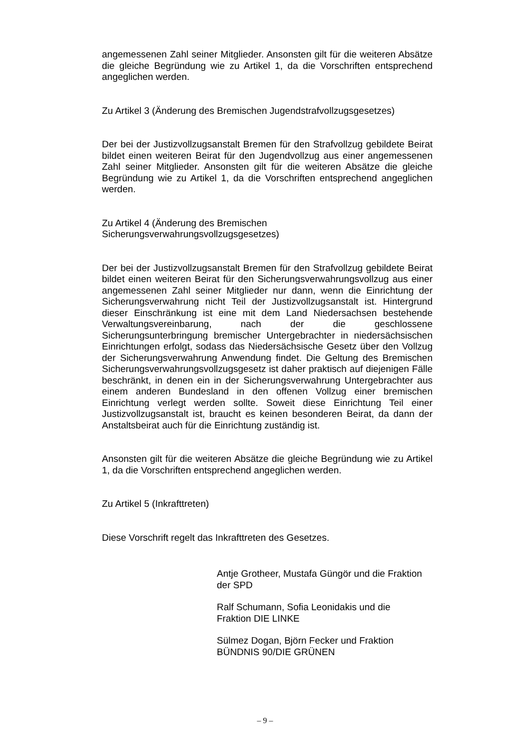angemessenen Zahl seiner Mitglieder. Ansonsten gilt für die weiteren Absätze die gleiche Begründung wie zu Artikel 1, da die Vorschriften entsprechend angeglichen werden.
Zu Artikel 3 (Änderung des Bremischen Jugendstrafvollzugsgesetzes)
Der bei der Justizvollzugsanstalt Bremen für den Strafvollzug gebildete Beirat bildet einen weiteren Beirat für den Jugendvollzug aus einer angemessenen Zahl seiner Mitglieder. Ansonsten gilt für die weiteren Absätze die gleiche Begründung wie zu Artikel 1, da die Vorschriften entsprechend angeglichen werden.
Zu Artikel 4 (Änderung des Bremischen Sicherungsverwahrungsvollzugsgesetzes)
Der bei der Justizvollzugsanstalt Bremen für den Strafvollzug gebildete Beirat bildet einen weiteren Beirat für den Sicherungsverwahrungsvollzug aus einer angemessenen Zahl seiner Mitglieder nur dann, wenn die Einrichtung der Sicherungsverwahrung nicht Teil der Justizvollzugsanstalt ist. Hintergrund dieser Einschränkung ist eine mit dem Land Niedersachsen bestehende Verwaltungsvereinbarung, nach der die geschlossene Sicherungsunterbringung bremischer Untergebrachter in niedersächsischen Einrichtungen erfolgt, sodass das Niedersächsische Gesetz über den Vollzug der Sicherungsverwahrung Anwendung findet. Die Geltung des Bremischen Sicherungsverwahrungsvollzugsgesetz ist daher praktisch auf diejenigen Fälle beschränkt, in denen ein in der Sicherungsverwahrung Untergebrachter aus einem anderen Bundesland in den offenen Vollzug einer bremischen Einrichtung verlegt werden sollte. Soweit diese Einrichtung Teil einer Justizvollzugsanstalt ist, braucht es keinen besonderen Beirat, da dann der Anstaltsbeirat auch für die Einrichtung zuständig ist.
Ansonsten gilt für die weiteren Absätze die gleiche Begründung wie zu Artikel 1, da die Vorschriften entsprechend angeglichen werden.
Zu Artikel 5 (Inkrafttreten)
Diese Vorschrift regelt das Inkrafttreten des Gesetzes.
Antje Grotheer, Mustafa Güngör und die Fraktion
der SPD
Ralf Schumann, Sofia Leonidakis und die
Fraktion DIE LINKE
Sülmez Dogan, Björn Fecker und Fraktion
BÜNDNIS 90/DIE GRÜNEN
– 9 –